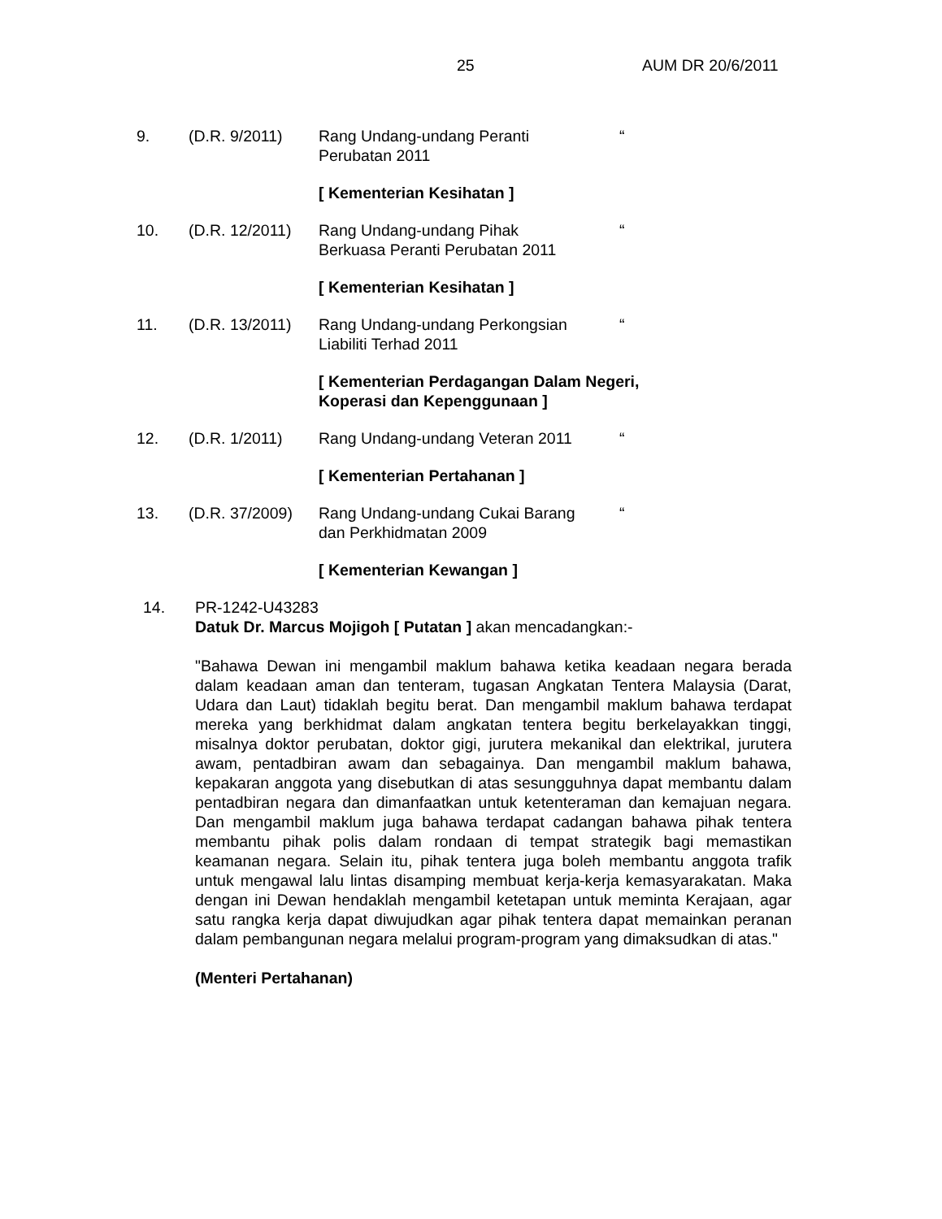25 AUM DR 20/6/2011
9. (D.R. 9/2011) Rang Undang-undang Peranti Perubatan 2011
“
[ Kementerian Kesihatan ]
10. (D.R. 12/2011)
Rang Undang-undang Pihak Berkuasa Peranti Perubatan 2011
“
[ Kementerian Kesihatan ]
11. (D.R. 13/2011)
Rang Undang-undang Perkongsian Liabiliti Terhad 2011
“
[ Kementerian Perdagangan Dalam Negeri,
Koperasi dan Kepenggunaan ]
12. (D.R. 1/2011) Rang Undang-undang Veteran 2011
“
[ Kementerian Pertahanan ]
13. (D.R. 37/2009)
Rang Undang-undang Cukai Barang dan Perkhidmatan 2009
“
[ Kementerian Kewangan ]
14. PR-1242-U43283
Datuk Dr. Marcus Mojigoh [ Putatan ] akan mencadangkan:-
"Bahawa Dewan ini mengambil maklum bahawa ketika keadaan negara berada dalam keadaan aman dan tenteram, tugasan Angkatan Tentera Malaysia (Darat, Udara dan Laut) tidaklah begitu berat. Dan mengambil maklum bahawa terdapat mereka yang berkhidmat dalam angkatan tentera begitu berkelayakkan tinggi, misalnya doktor perubatan, doktor gigi, jurutera mekanikal dan elektrikal, jurutera awam, pentadbiran awam dan sebagainya. Dan mengambil maklum bahawa, kepakaran anggota yang disebutkan di atas sesungguhnya dapat membantu dalam pentadbiran negara dan dimanfaatkan untuk ketenteraman dan kemajuan negara. Dan mengambil maklum juga bahawa terdapat cadangan bahawa pihak tentera membantu pihak polis dalam rondaan di tempat strategik bagi memastikan keamanan negara. Selain itu, pihak tentera juga boleh membantu anggota trafik untuk mengawal lalu lintas disamping membuat kerja-kerja kemasyarakatan. Maka dengan ini Dewan hendaklah mengambil ketetapan untuk meminta Kerajaan, agar satu rangka kerja dapat diwujudkan agar pihak tentera dapat memainkan peranan dalam pembangunan negara melalui program-program yang dimaksudkan di atas."
(Menteri Pertahanan)